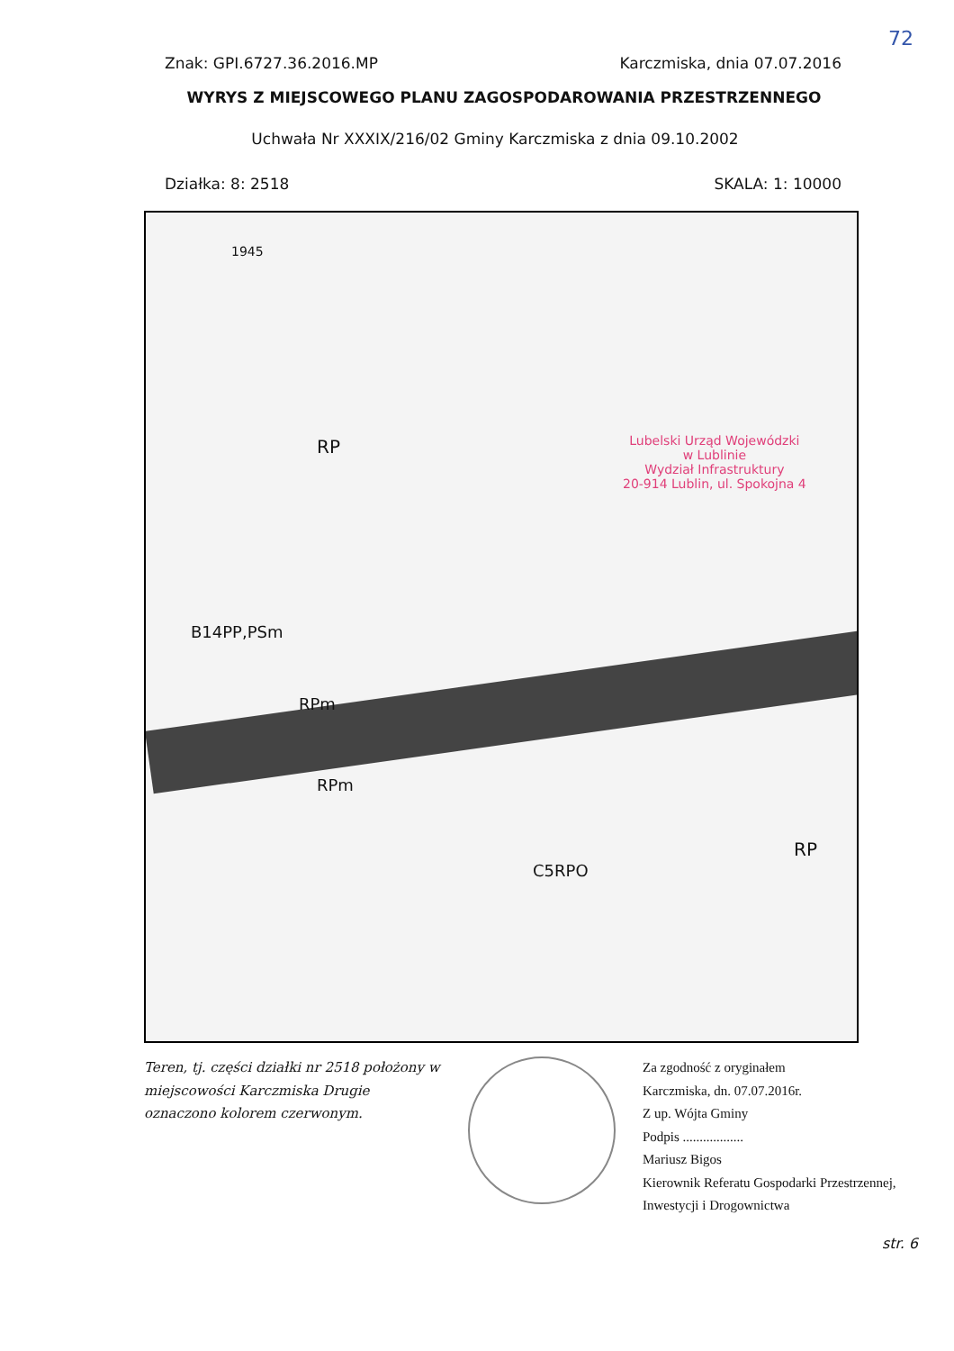72
Znak: GPI.6727.36.2016.MP Karczmiska, dnia 07.07.2016
WYRYS Z MIEJSCOWEGO PLANU ZAGOSPODAROWANIA PRZESTRZENNEGO
Uchwała Nr XXXIX/216/02 Gminy Karczmiska z dnia 09.10.2002
Działka: 8: 2518 SKALA: 1: 10000
1945
RP
B14PP,PSm
RPm
RPm
C5RPO
RP
Lubelski Urząd Wojewódzki
w Lublinie
Wydział Infrastruktury
20-914 Lublin, ul. Spokojna 4
Teren, tj. części działki nr 2518 położony w miejscowości Karczmiska Drugie oznaczono kolorem czerwonym.
Za zgodność z oryginałem
Karczmiska, dn. 07.07.2016r.
Z up. Wójta Gminy
Podpis ..................
Mariusz Bigos
Kierownik Referatu Gospodarki Przestrzennej,
Inwestycji i Drogownictwa
str. 6